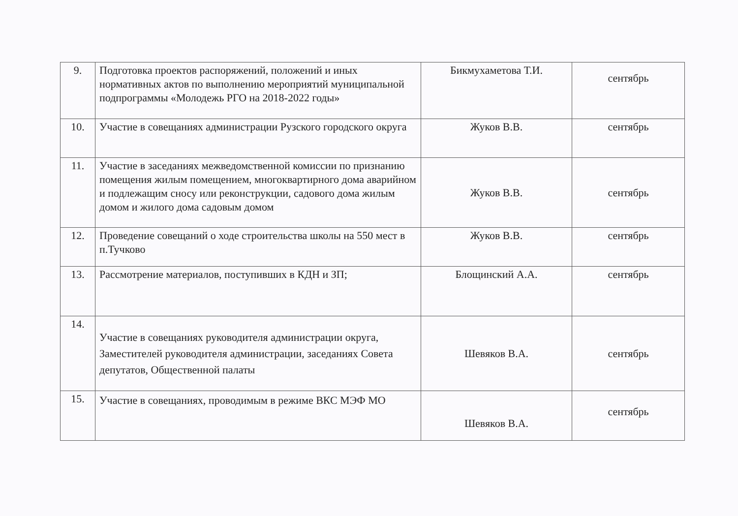| 9. | Подготовка проектов распоряжений, положений и иных нормативных актов по выполнению мероприятий муниципальной подпрограммы «Молодежь РГО на 2018-2022 годы» | Бикмухаметова Т.И. | сентябрь |
| 10. | Участие в совещаниях администрации Рузского городского округа | Жуков В.В. | сентябрь |
| 11. | Участие в заседаниях межведомственной комиссии по признанию помещения жилым помещением, многоквартирного дома аварийном и подлежащим сносу или реконструкции, садового дома жилым домом и жилого дома садовым домом | Жуков В.В. | сентябрь |
| 12. | Проведение совещаний о ходе строительства школы на 550 мест в п.Тучково | Жуков В.В. | сентябрь |
| 13. | Рассмотрение материалов, поступивших в КДН и ЗП; | Блощинский А.А. | сентябрь |
| 14. | Участие в совещаниях руководителя администрации округа, Заместителей руководителя администрации, заседаниях Совета депутатов, Общественной палаты | Шевяков В.А. | сентябрь |
| 15. | Участие в совещаниях, проводимым в режиме ВКС МЭФ МО | Шевяков В.А. | сентябрь |